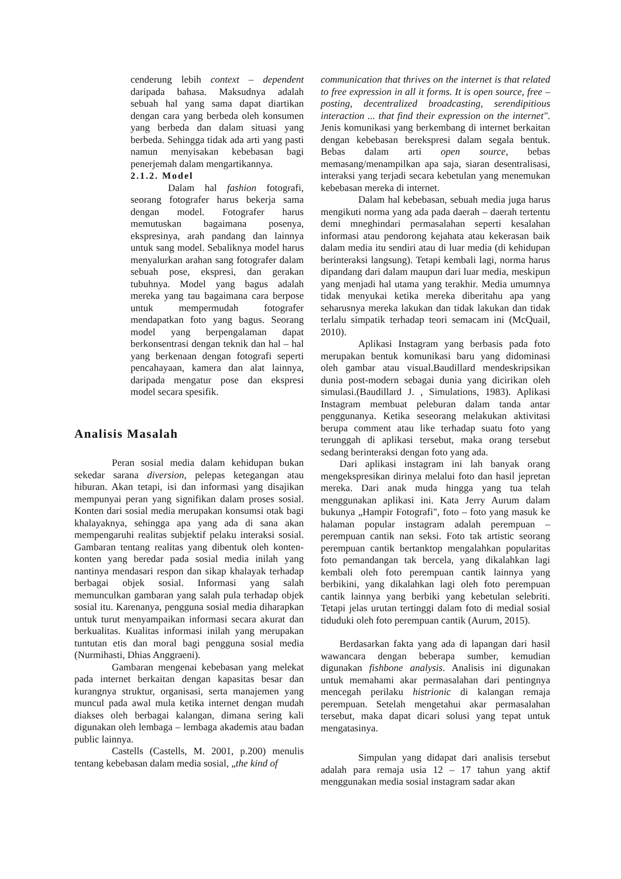cenderung lebih context – dependent daripada bahasa. Maksudnya adalah sebuah hal yang sama dapat diartikan dengan cara yang berbeda oleh konsumen yang berbeda dan dalam situasi yang berbeda. Sehingga tidak ada arti yang pasti namun menyisakan kebebasan bagi penerjemah dalam mengartikannya.
2.1.2. Model
Dalam hal fashion fotografi, seorang fotografer harus bekerja sama dengan model. Fotografer harus memutuskan bagaimana posenya, ekspresinya, arah pandang dan lainnya untuk sang model. Sebaliknya model harus menyalurkan arahan sang fotografer dalam sebuah pose, ekspresi, dan gerakan tubuhnya. Model yang bagus adalah mereka yang tau bagaimana cara berpose untuk mempermudah fotografer mendapatkan foto yang bagus. Seorang model yang berpengalaman dapat berkonsentrasi dengan teknik dan hal – hal yang berkenaan dengan fotografi seperti pencahayaan, kamera dan alat lainnya, daripada mengatur pose dan ekspresi model secara spesifik.
Analisis Masalah
Peran sosial media dalam kehidupan bukan sekedar sarana diversion, pelepas ketegangan atau hiburan. Akan tetapi, isi dan informasi yang disajikan mempunyai peran yang signifikan dalam proses sosial. Konten dari sosial media merupakan konsumsi otak bagi khalayaknya, sehingga apa yang ada di sana akan mempengaruhi realitas subjektif pelaku interaksi sosial. Gambaran tentang realitas yang dibentuk oleh konten-konten yang beredar pada sosial media inilah yang nantinya mendasari respon dan sikap khalayak terhadap berbagai objek sosial. Informasi yang salah memunculkan gambaran yang salah pula terhadap objek sosial itu. Karenanya, pengguna sosial media diharapkan untuk turut menyampaikan informasi secara akurat dan berkualitas. Kualitas informasi inilah yang merupakan tuntutan etis dan moral bagi pengguna sosial media (Nurmihasti, Dhias Anggraeni).
Gambaran mengenai kebebasan yang melekat pada internet berkaitan dengan kapasitas besar dan kurangnya struktur, organisasi, serta manajemen yang muncul pada awal mula ketika internet dengan mudah diakses oleh berbagai kalangan, dimana sering kali digunakan oleh lembaga – lembaga akademis atau badan public lainnya.
Castells (Castells, M. 2001, p.200) menulis tentang kebebasan dalam media sosial, „the kind of
communication that thrives on the internet is that related to free expression in all it forms. It is open source, free – posting, decentralized broadcasting, serendipitious interaction ... that find their expression on the internet". Jenis komunikasi yang berkembang di internet berkaitan dengan kebebasan berekspresi dalam segala bentuk. Bebas dalam arti open source, bebas memasang/menampilkan apa saja, siaran desentralisasi, interaksi yang terjadi secara kebetulan yang menemukan kebebasan mereka di internet.
Dalam hal kebebasan, sebuah media juga harus mengikuti norma yang ada pada daerah – daerah tertentu demi mneghindari permasalahan seperti kesalahan informasi atau pendorong kejahata atau kekerasan baik dalam media itu sendiri atau di luar media (di kehidupan berinteraksi langsung). Tetapi kembali lagi, norma harus dipandang dari dalam maupun dari luar media, meskipun yang menjadi hal utama yang terakhir. Media umumnya tidak menyukai ketika mereka diberitahu apa yang seharusnya mereka lakukan dan tidak lakukan dan tidak terlalu simpatik terhadap teori semacam ini (McQuail, 2010).
Aplikasi Instagram yang berbasis pada foto merupakan bentuk komunikasi baru yang didominasi oleh gambar atau visual.Baudillard mendeskripsikan dunia post-modern sebagai dunia yang dicirikan oleh simulasi.(Baudillard J. , Simulations, 1983). Aplikasi Instagram membuat peleburan dalam tanda antar penggunanya. Ketika seseorang melakukan aktivitasi berupa comment atau like terhadap suatu foto yang terunggah di aplikasi tersebut, maka orang tersebut sedang berinteraksi dengan foto yang ada.
Dari aplikasi instagram ini lah banyak orang mengekspresikan dirinya melalui foto dan hasil jepretan mereka. Dari anak muda hingga yang tua telah menggunakan aplikasi ini. Kata Jerry Aurum dalam bukunya „Hampir Fotografi", foto – foto yang masuk ke halaman popular instagram adalah perempuan – perempuan cantik nan seksi. Foto tak artistic seorang perempuan cantik bertanktop mengalahkan popularitas foto pemandangan tak bercela, yang dikalahkan lagi kembali oleh foto perempuan cantik lainnya yang berbikini, yang dikalahkan lagi oleh foto perempuan cantik lainnya yang berbiki yang kebetulan selebriti. Tetapi jelas urutan tertinggi dalam foto di medial sosial tiduduki oleh foto perempuan cantik (Aurum, 2015).
Berdasarkan fakta yang ada di lapangan dari hasil wawancara dengan beberapa sumber, kemudian digunakan fishbone analysis. Analisis ini digunakan untuk memahami akar permasalahan dari pentingnya mencegah perilaku histrionic di kalangan remaja perempuan. Setelah mengetahui akar permasalahan tersebut, maka dapat dicari solusi yang tepat untuk mengatasinya.
Simpulan yang didapat dari analisis tersebut adalah para remaja usia 12 – 17 tahun yang aktif menggunakan media sosial instagram sadar akan